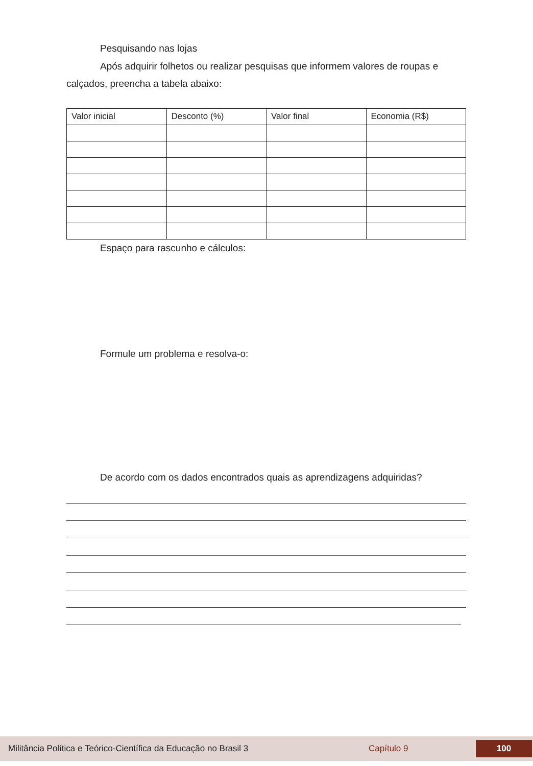Pesquisando nas lojas
Após adquirir folhetos ou realizar pesquisas que informem valores de roupas e calçados, preencha a tabela abaixo:
| Valor inicial | Desconto (%) | Valor final | Economia (R$) |
Espaço para rascunho e cálculos:
Formule um problema e resolva-o:
De acordo com os dados encontrados quais as aprendizagens adquiridas?
Militância Política e Teórico-Científica da Educação no Brasil 3 Capítulo 9 100